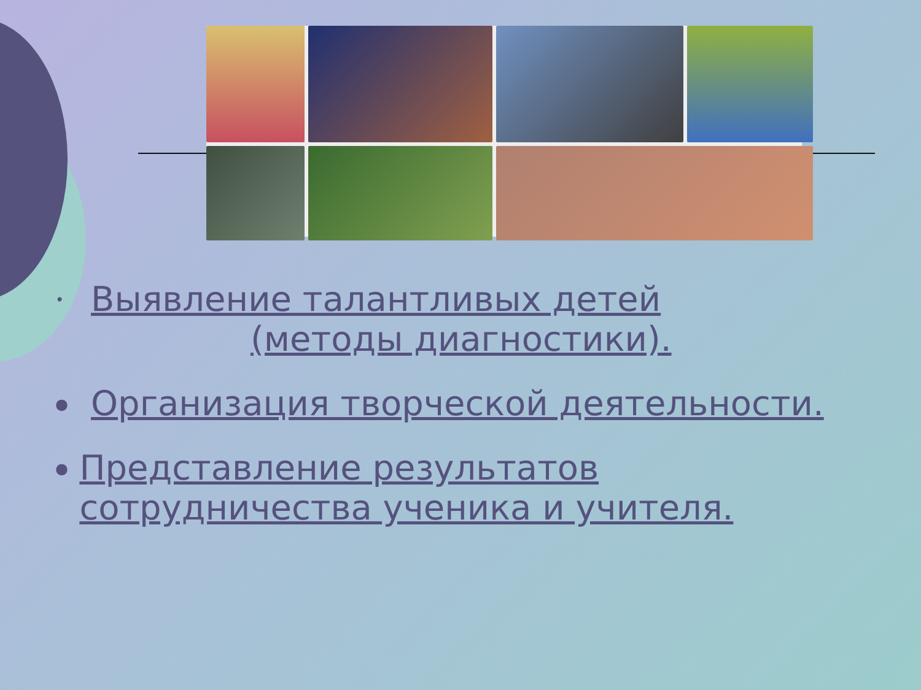•
Выявление талантливых детей
(методы диагностики).
● Организация творческой деятельности.
●
Представление результатов сотрудничества ученика и учителя.